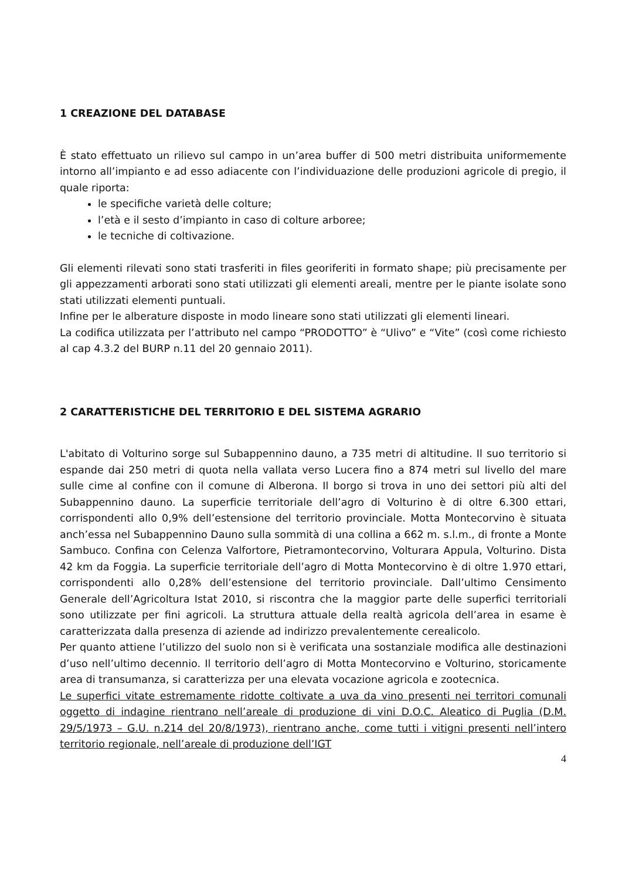1 CREAZIONE DEL DATABASE
È stato effettuato un rilievo sul campo in un’area buffer di 500 metri distribuita uniformemente intorno all’impianto e ad esso adiacente con l’individuazione delle produzioni agricole di pregio, il quale riporta:
le specifiche varietà delle colture;
l’età e il sesto d’impianto in caso di colture arboree;
le tecniche di coltivazione.
Gli elementi rilevati sono stati trasferiti in files georiferiti in formato shape; più precisamente per gli appezzamenti arborati sono stati utilizzati gli elementi areali, mentre per le piante isolate sono stati utilizzati elementi puntuali.
Infine per le alberature disposte in modo lineare sono stati utilizzati gli elementi lineari.
La codifica utilizzata per l’attributo nel campo “PRODOTTO” è “Ulivo” e “Vite” (così come richiesto al cap 4.3.2 del BURP n.11 del 20 gennaio 2011).
2 CARATTERISTICHE DEL TERRITORIO E DEL SISTEMA AGRARIO
L'abitato di Volturino sorge sul Subappennino dauno, a 735 metri di altitudine. Il suo territorio si espande dai 250 metri di quota nella vallata verso Lucera fino a 874 metri sul livello del mare sulle cime al confine con il comune di Alberona. Il borgo si trova in uno dei settori più alti del Subappennino dauno. La superficie territoriale dell’agro di Volturino è di oltre 6.300 ettari, corrispondenti allo 0,9% dell’estensione del territorio provinciale. Motta Montecorvino è situata anch’essa nel Subappennino Dauno sulla sommità di una collina a 662 m. s.l.m., di fronte a Monte Sambuco. Confina con Celenza Valfortore, Pietramontecorvino, Volturara Appula, Volturino. Dista 42 km da Foggia. La superficie territoriale dell’agro di Motta Montecorvino è di oltre 1.970 ettari, corrispondenti allo 0,28% dell’estensione del territorio provinciale. Dall’ultimo Censimento Generale dell’Agricoltura Istat 2010, si riscontra che la maggior parte delle superfici territoriali sono utilizzate per fini agricoli. La struttura attuale della realtà agricola dell’area in esame è caratterizzata dalla presenza di aziende ad indirizzo prevalentemente cerealicolo.
Per quanto attiene l’utilizzo del suolo non si è verificata una sostanziale modifica alle destinazioni d’uso nell’ultimo decennio. Il territorio dell’agro di Motta Montecorvino e Volturino, storicamente area di transumanza, si caratterizza per una elevata vocazione agricola e zootecnica.
Le superfici vitate estremamente ridotte coltivate a uva da vino presenti nei territori comunali oggetto di indagine rientrano nell’areale di produzione di vini D.O.C. Aleatico di Puglia (D.M. 29/5/1973 – G.U. n.214 del 20/8/1973), rientrano anche, come tutti i vitigni presenti nell’intero territorio regionale, nell’areale di produzione dell’IGT
4